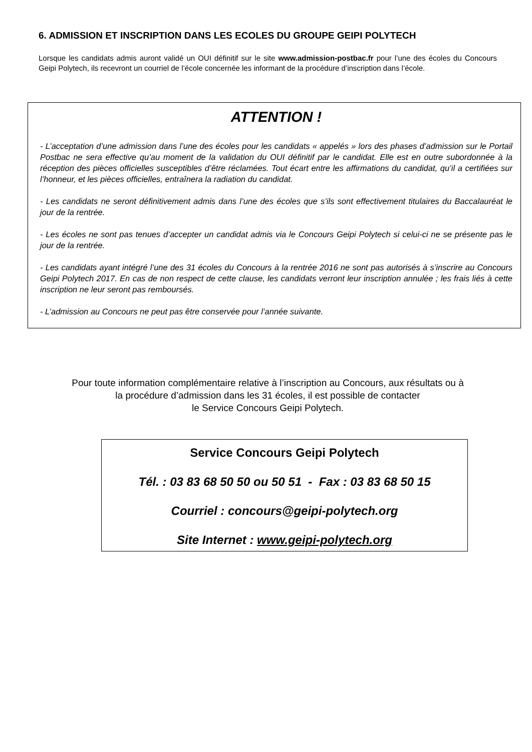6. ADMISSION ET INSCRIPTION DANS LES ECOLES DU GROUPE GEIPI POLYTECH
Lorsque les candidats admis auront validé un OUI définitif sur le site www.admission-postbac.fr pour l’une des écoles du Concours Geipi Polytech, ils recevront un courriel de l’école concernée les informant de la procédure d’inscription dans l’école.
ATTENTION !
- L’acceptation d’une admission dans l’une des écoles pour les candidats « appelés » lors des phases d’admission sur le Portail Postbac ne sera effective qu’au moment de la validation du OUI définitif par le candidat. Elle est en outre subordonnée à la réception des pièces officielles susceptibles d’être réclamées. Tout écart entre les affirmations du candidat, qu’il a certifiées sur l’honneur, et les pièces officielles, entraînera la radiation du candidat.
- Les candidats ne seront définitivement admis dans l’une des écoles que s’ils sont effectivement titulaires du Baccalauréat le jour de la rentrée.
- Les écoles ne sont pas tenues d’accepter un candidat admis via le Concours Geipi Polytech si celui-ci ne se présente pas le jour de la rentrée.
- Les candidats ayant intégré l’une des 31 écoles du Concours à la rentrée 2016 ne sont pas autorisés à s’inscrire au Concours Geipi Polytech 2017. En cas de non respect de cette clause, les candidats verront leur inscription annulée ; les frais liés à cette inscription ne leur seront pas remboursés.
- L’admission au Concours ne peut pas être conservée pour l’année suivante.
Pour toute information complémentaire relative à l’inscription au Concours, aux résultats ou à
la procédure d’admission dans les 31 écoles, il est possible de contacter
le Service Concours Geipi Polytech.
Service Concours Geipi Polytech
Tél. : 03 83 68 50 50 ou 50 51 - Fax : 03 83 68 50 15
Courriel : concours@geipi-polytech.org
Site Internet : www.geipi-polytech.org